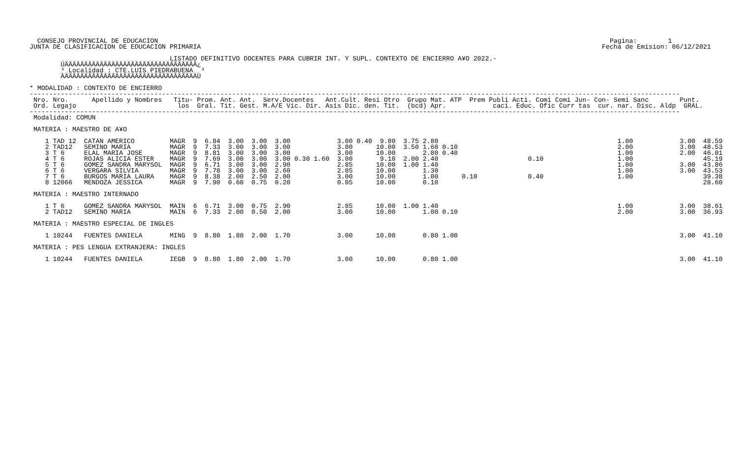CONSEJO PROVINCIAL DE EDUCACION                                                                                                                    Pagina:        1
JUNTA DE CLASIFICACION DE EDUCACION PRIMARIA                                                                                                       Fecha de Emision: 06/12/2021

                                    LISTADO DEFINITIVO DOCENTES PARA CUBRIR INT. Y SUPL. CONTEXTO DE ENCIERRO A¥O 2022.-
        ÚÄÄÄÄÄÄÄÄÄÄÄÄÄÄÄÄÄÄÄÄÄÄÄÄÄÄÄÄÄÄÄÄÄÄ¿
        ³ Localidad : CTE.LUIS PIEDRABUENA  ³
        ÀÄÄÄÄÄÄÄÄÄÄÄÄÄÄÄÄÄÄÄÄÄÄÄÄÄÄÄÄÄÄÄÄÄÄÙ

* MODALIDAD : CONTEXTO DE ENCIERRO
-----------------------------------------------------------------------------------------------------------------------------------------------------------------------
 Nro. Nro.      Apellido y Nombres   Titu- Prom. Ant. Ant.  Serv.Docentes   Ant.Cult. Resi Otro  Grupo Mat. ATP  Prem Publi Acti. Comi Comi Jun- Con- Semi Sanc        Punt.
 Ord. Legajo                          los  Gral. Tit. Gest. M.A/E Vic. Dir. Asis Dic. den. Tit.  (bcd) Apr.            caci. Educ. Ofic Curr tas  cur. nar. Disc. Aldp  GRAL.
-----------------------------------------------------------------------------------------------------------------------------------------------------------------------
 Modalidad: COMUN

 MATERIA : MAESTRO DE A¥O

    1 TAD 12  CATAN AMERICO         MAGR  9  6.84  3.00  3.00  3.00            3.00 0.40  9.80  3.75 2.80                                              1.00            3.00  48.59
    2 TAD12   SEMINO MARIA          MAGR  9  7.33  3.00  3.00  3.00            3.00      10.00  3.50 1.60 0.10                                         2.00            3.00  48.53
    3 T 6     ELAL MARIA JOSE       MAGR  9  8.81  3.00  3.00  3.00            3.00      10.00       2.80 0.40                                         1.00            2.00  46.01
    4 T 6     ROJAS ALICIA ESTER    MAGR  9  7.69  3.00  3.00  3.00 0.30 1.60  3.00       9.10  2.00 2.40                       0.10                   1.00                  45.19
    5 T 6     GOMEZ SANDRA MARYSOL  MAGR  9  6.71  3.00  3.00  2.90            2.85      10.00  1.00 1.40                                              1.00            3.00  43.86
    6 T 6     VERGARA SILVIA        MAGR  9  7.78  3.00  3.00  2.60            2.85      10.00       1.30                                              1.00            3.00  43.53
    7 T 6     BURGOS MARIA LAURA    MAGR  9  8.38  2.00  2.50  2.00            3.00      10.00       1.00      0.10             0.40                   1.00                  39.38
    8 12066   MENDOZA JESSICA       MAGR  9  7.90  0.60  0.75  0.20            0.05      10.00       0.10                                                                    28.60

 MATERIA : MAESTRO INTERNADO

    1 T 6     GOMEZ SANDRA MARYSOL  MAIN  6  6.71  3.00  0.75  2.90            2.85      10.00  1.00 1.40                                              1.00            3.00  38.61
    2 TAD12   SEMINO MARIA          MAIN  6  7.33  2.00  0.50  2.00            3.00      10.00       1.00 0.10                                         2.00            3.00  36.93

 MATERIA : MAESTRO ESPECIAL DE INGLES

    1 10244   FUENTES DANIELA       MING  9  8.80  1.80  2.00  1.70            3.00      10.00       0.80 1.00                                                         3.00  41.10

 MATERIA : PES LENGUA EXTRANJERA: INGLES

    1 10244   FUENTES DANIELA       IEGB  9  8.80  1.80  2.00  1.70            3.00      10.00       0.80 1.00                                                         3.00  41.10